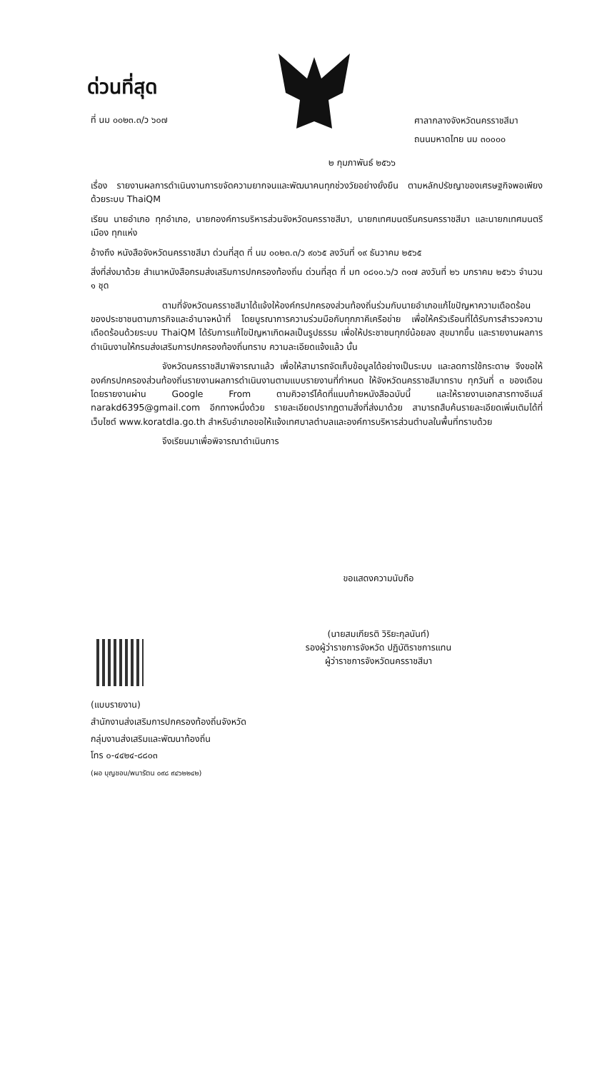ด่วนที่สุด
ที่ นม ๐๐๒๓.๓/ว ๖๐๗
ศาลากลางจังหวัดนครราชสีมา
ถนนมหาดไทย นม ๓๐๐๐๐
๒ กุมภาพันธ์ ๒๕๖๖
เรื่อง รายงานผลการดำเนินงานการขจัดความยากจนและพัฒนาคนทุกช่วงวัยอย่างยั่งยืน ตามหลักปรัชญาของเศรษฐกิจพอเพียง ด้วยระบบ ThaiQM
เรียน นายอำเภอ ทุกอำเภอ, นายกองค์การบริหารส่วนจังหวัดนครราชสีมา, นายกเทศมนตรีนครนครราชสีมา และนายกเทศมนตรีเมือง ทุกแห่ง
อ้างถึง หนังสือจังหวัดนครราชสีมา ด่วนที่สุด ที่ นม ๐๐๒๓.๓/ว ๙๐๖๕ ลงวันที่ ๑๙ ธันวาคม ๒๕๖๕
สิ่งที่ส่งมาด้วย สำเนาหนังสือกรมส่งเสริมการปกครองท้องถิ่น ด่วนที่สุด ที่ มท ๐๘๑๐.๖/ว ๓๑๗ ลงวันที่ ๒๖ มกราคม ๒๕๖๖ จำนวน ๑ ชุด
ตามที่จังหวัดนครราชสีมาได้แจ้งให้องค์กรปกครองส่วนท้องถิ่นร่วมกับนายอำเภอแก้ไขปัญหาความเดือดร้อนของประชาชนตามภารกิจและอำนาจหน้าที่ โดยบูรณาการความร่วมมือกับทุกภาคีเครือข่าย เพื่อให้ครัวเรือนที่ได้รับการสำรวจความเดือดร้อนด้วยระบบ ThaiQM ได้รับการแก้ไขปัญหาเกิดผลเป็นรูปธรรม เพื่อให้ประชาชนทุกข์น้อยลง สุขมากขึ้น และรายงานผลการดำเนินงานให้กรมส่งเสริมการปกครองท้องถิ่นทราบ ความละเอียดแจ้งแล้ว นั้น
จังหวัดนครราชสีมาพิจารณาแล้ว เพื่อให้สามารถจัดเก็บข้อมูลได้อย่างเป็นระบบ และลดการใช้กระดาษ จึงขอให้องค์กรปกครองส่วนท้องถิ่นรายงานผลการดำเนินงานตามแบบรายงานที่กำหนด ให้จังหวัดนครราชสีมาทราบ ทุกวันที่ ๓ ของเดือน โดยรายงานผ่าน Google From ตามคิวอาร์โค้ดที่แนบท้ายหนังสือฉบับนี้ และให้รายงานเอกสารทางอีเมล์ narakd6395@gmail.com อีกทางหนึ่งด้วย รายละเอียดปรากฏตามสิ่งที่ส่งมาด้วย สามารถสืบค้นรายละเอียดเพิ่มเติมได้ที่เว็บไซต์ www.koratdla.go.th สำหรับอำเภอขอให้แจ้งเทศบาลตำบลและองค์การบริหารส่วนตำบลในพื้นที่ทราบด้วย
จึงเรียนมาเพื่อพิจารณาดำเนินการ
ขอแสดงความนับถือ
(นายสมเกียรติ วิริยะกุลนันท์)
รองผู้ว่าราชการจังหวัด ปฏิบัติราชการแทน
ผู้ว่าราชการจังหวัดนครราชสีมา
(แบบรายงาน)
สำนักงานส่งเสริมการปกครองท้องถิ่นจังหวัด
กลุ่มงานส่งเสริมและพัฒนาท้องถิ่น
โทร ๐-๔๔๒๔-๘๘๐๓
(ผอ บุญชอบ/พนารัตน ๐๙๘ ๙๔๖๒๒๔๒)